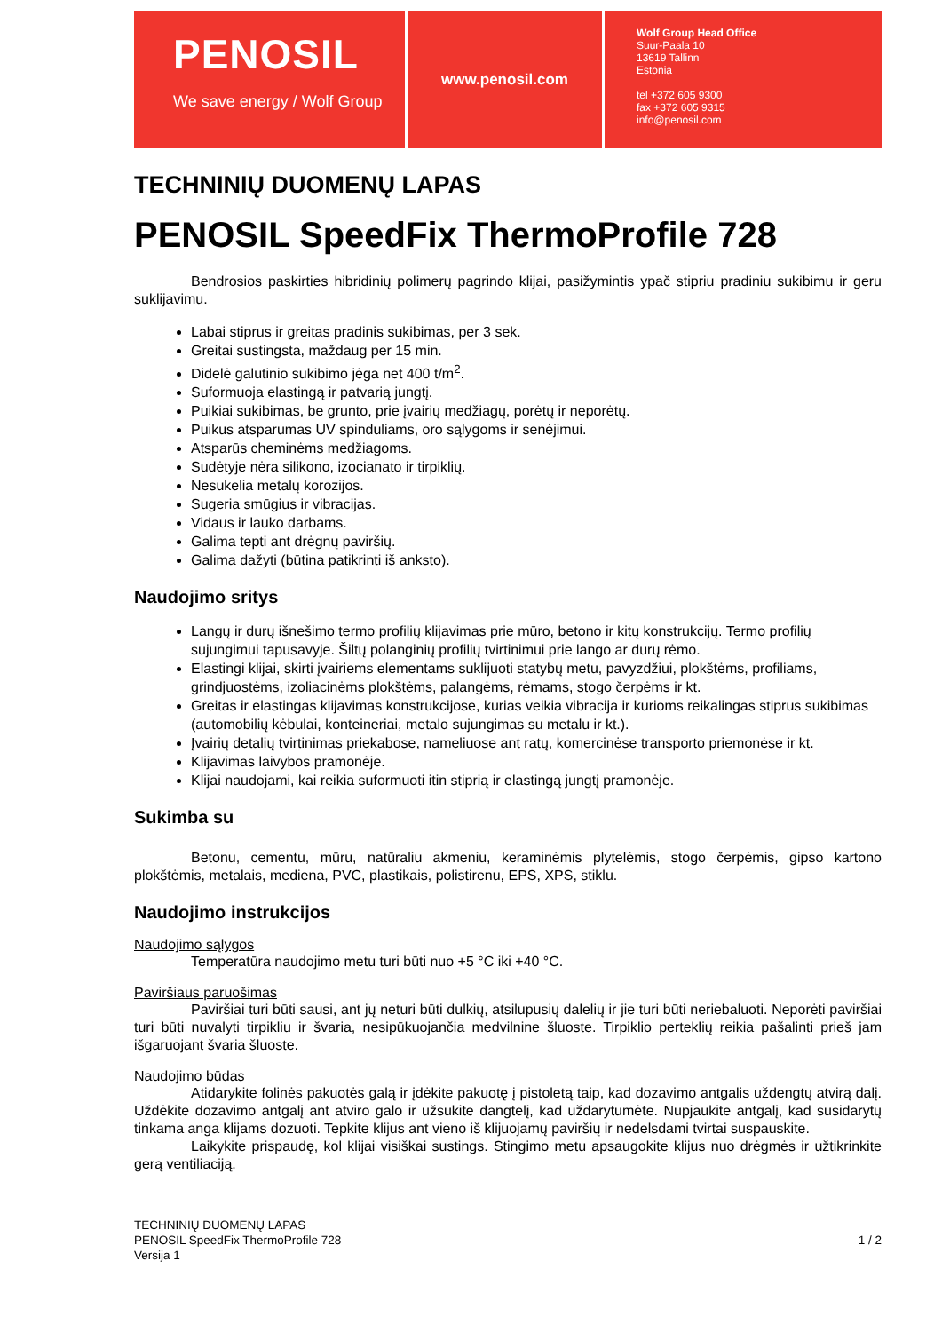PENOSIL
We save energy / Wolf Group
www.penosil.com
Wolf Group Head Office
Suur-Paala 10
13619 Tallinn
Estonia
tel +372 605 9300
fax +372 605 9315
info@penosil.com
TECHNINIŲ DUOMENŲ LAPAS
PENOSIL SpeedFix ThermoProfile 728
Bendrosios paskirties hibridinių polimerų pagrindo klijai, pasižymintis ypač stipriu pradiniu sukibimu ir geru suklijavimu.
Labai stiprus ir greitas pradinis sukibimas, per 3 sek.
Greitai sustingsta, maždaug per 15 min.
Didelė galutinio sukibimo jėga net 400 t/m<sup>2</sup>.
Suformuoja elastingą ir patvarią jungtį.
Puikiai sukibimas, be grunto, prie įvairių medžiagų, porėtų ir neporėtų.
Puikus atsparumas UV spinduliams, oro sąlygoms ir senėjimui.
Atsparūs cheminėms medžiagoms.
Sudėtyje nėra silikono, izocianato ir tirpiklių.
Nesukelia metalų korozijos.
Sugeria smūgius ir vibracijas.
Vidaus ir lauko darbams.
Galima tepti ant drėgnų paviršių.
Galima dažyti (būtina patikrinti iš anksto).
Naudojimo sritys
Langų ir durų išnešimo termo profilių klijavimas prie mūro, betono ir kitų konstrukcijų. Termo profilių sujungimui tapusavyje. Šiltų polanginių profilių tvirtinimui prie lango ar durų rėmo.
Elastingi klijai, skirti įvairiems elementams suklijuoti statybų metu, pavyzdžiui, plokštėms, profiliams, grindjuostėms, izoliacinėms plokštėms, palangėms, rėmams, stogo čerpėms ir kt.
Greitas ir elastingas klijavimas konstrukcijose, kurias veikia vibracija ir kurioms reikalingas stiprus sukibimas (automobilių kėbulai, konteineriai, metalo sujungimas su metalu ir kt.).
Įvairių detalių tvirtinimas priekabose, nameliuose ant ratų, komercinėse transporto priemonėse ir kt.
Klijavimas laivybos pramonėje.
Klijai naudojami, kai reikia suformuoti itin stiprią ir elastingą jungtį pramonėje.
Sukimba su
Betonu, cementu, mūru, natūraliu akmeniu, keraminėmis plytelėmis, stogo čerpėmis, gipso kartono plokštėmis, metalais, mediena, PVC, plastikais, polistirenu, EPS, XPS, stiklu.
Naudojimo instrukcijos
Naudojimo sąlygos
Temperatūra naudojimo metu turi būti nuo +5 °C iki +40 °C.
Paviršiaus paruošimas
Paviršiai turi būti sausi, ant jų neturi būti dulkių, atsilupusių dalelių ir jie turi būti neriebaluoti. Neporėti paviršiai turi būti nuvalyti tirpikliu ir švaria, nesipūkuojančia medvilnine šluoste. Tirpiklio perteklių reikia pašalinti prieš jam išgaruojant švaria šluoste.
Naudojimo būdas
Atidarykite folinės pakuotės galą ir įdėkite pakuotę į pistoletą taip, kad dozavimo antgalis uždengtų atvirą dalį. Uždėkite dozavimo antgalį ant atviro galo ir užsukite dangtelį, kad uždarytumėte. Nupjaukite antgalį, kad susidarytų tinkama anga klijams dozuoti. Tepkite klijus ant vieno iš klijuojamų paviršių ir nedelsdami tvirtai suspauskite.
Laikykite prispaudę, kol klijai visiškai sustings. Stingimo metu apsaugokite klijus nuo drėgmės ir užtikrinkite gerą ventiliaciją.
TECHNINIŲ DUOMENŲ LAPAS
PENOSIL SpeedFix ThermoProfile 728
Versija 1
1 / 2